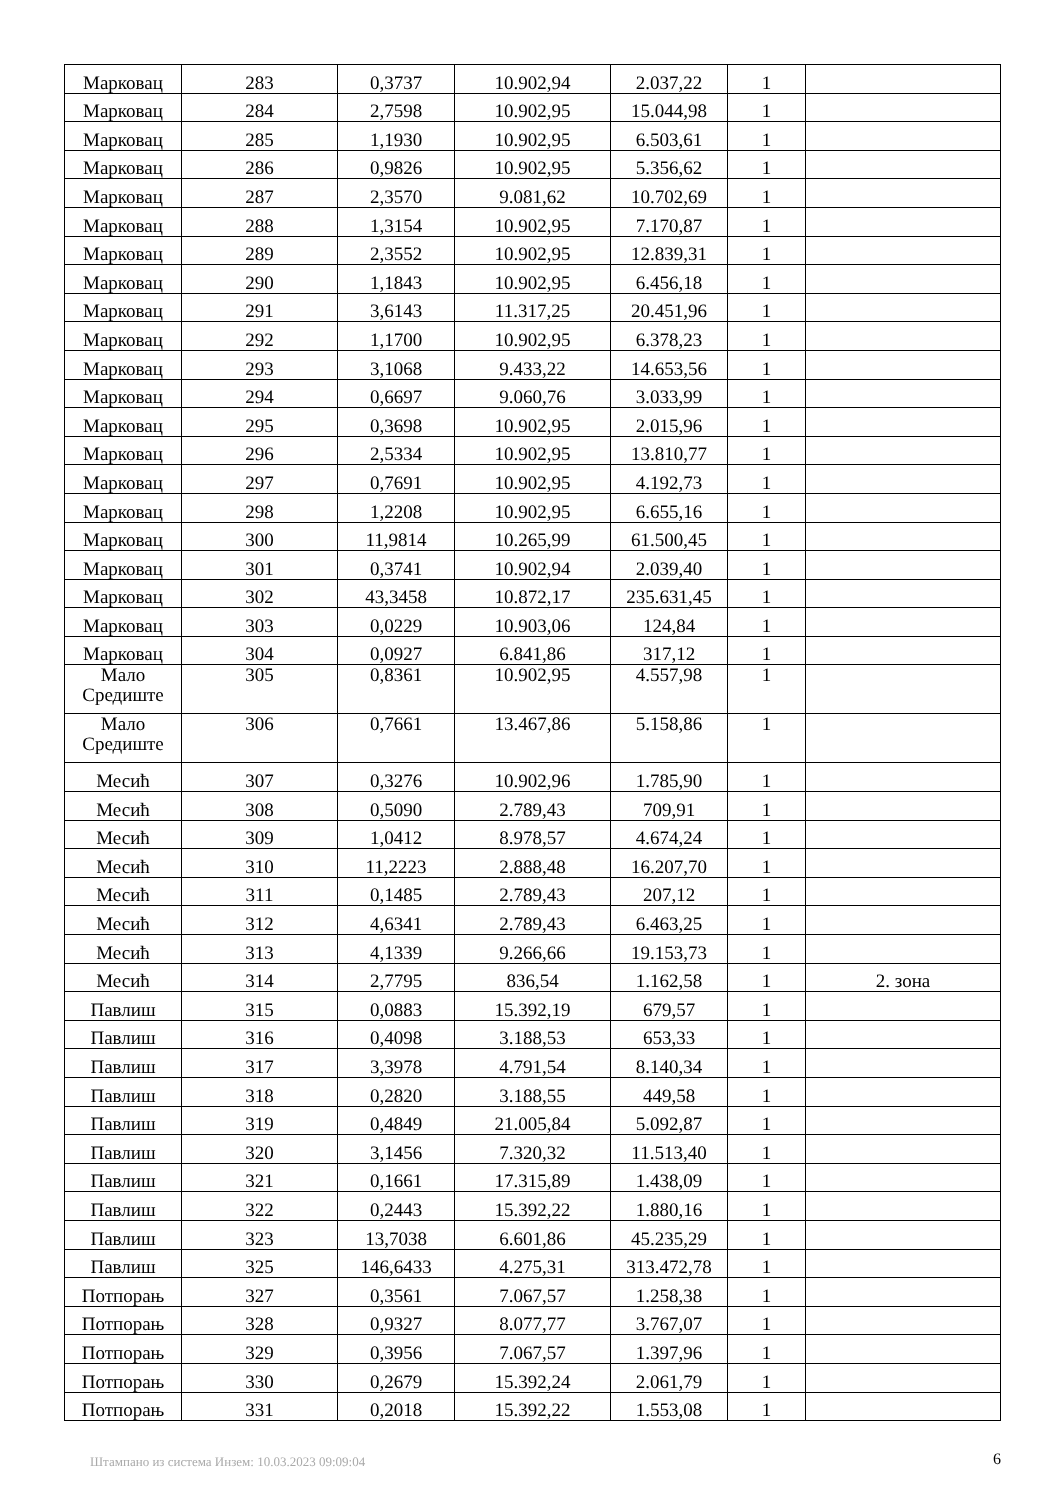| Марковац | 283 | 0,3737 | 10.902,94 | 2.037,22 | 1 | |
| Марковац | 284 | 2,7598 | 10.902,95 | 15.044,98 | 1 | |
| Марковац | 285 | 1,1930 | 10.902,95 | 6.503,61 | 1 | |
| Марковац | 286 | 0,9826 | 10.902,95 | 5.356,62 | 1 | |
| Марковац | 287 | 2,3570 | 9.081,62 | 10.702,69 | 1 | |
| Марковац | 288 | 1,3154 | 10.902,95 | 7.170,87 | 1 | |
| Марковац | 289 | 2,3552 | 10.902,95 | 12.839,31 | 1 | |
| Марковац | 290 | 1,1843 | 10.902,95 | 6.456,18 | 1 | |
| Марковац | 291 | 3,6143 | 11.317,25 | 20.451,96 | 1 | |
| Марковац | 292 | 1,1700 | 10.902,95 | 6.378,23 | 1 | |
| Марковац | 293 | 3,1068 | 9.433,22 | 14.653,56 | 1 | |
| Марковац | 294 | 0,6697 | 9.060,76 | 3.033,99 | 1 | |
| Марковац | 295 | 0,3698 | 10.902,95 | 2.015,96 | 1 | |
| Марковац | 296 | 2,5334 | 10.902,95 | 13.810,77 | 1 | |
| Марковац | 297 | 0,7691 | 10.902,95 | 4.192,73 | 1 | |
| Марковац | 298 | 1,2208 | 10.902,95 | 6.655,16 | 1 | |
| Марковац | 300 | 11,9814 | 10.265,99 | 61.500,45 | 1 | |
| Марковац | 301 | 0,3741 | 10.902,94 | 2.039,40 | 1 | |
| Марковац | 302 | 43,3458 | 10.872,17 | 235.631,45 | 1 | |
| Марковац | 303 | 0,0229 | 10.903,06 | 124,84 | 1 | |
| Марковац | 304 | 0,0927 | 6.841,86 | 317,12 | 1 | |
| Мало Средиште | 305 | 0,8361 | 10.902,95 | 4.557,98 | 1 | |
| Мало Средиште | 306 | 0,7661 | 13.467,86 | 5.158,86 | 1 | |
| Месић | 307 | 0,3276 | 10.902,96 | 1.785,90 | 1 | |
| Месић | 308 | 0,5090 | 2.789,43 | 709,91 | 1 | |
| Месић | 309 | 1,0412 | 8.978,57 | 4.674,24 | 1 | |
| Месић | 310 | 11,2223 | 2.888,48 | 16.207,70 | 1 | |
| Месић | 311 | 0,1485 | 2.789,43 | 207,12 | 1 | |
| Месић | 312 | 4,6341 | 2.789,43 | 6.463,25 | 1 | |
| Месић | 313 | 4,1339 | 9.266,66 | 19.153,73 | 1 | |
| Месић | 314 | 2,7795 | 836,54 | 1.162,58 | 1 | 2. зона |
| Павлиш | 315 | 0,0883 | 15.392,19 | 679,57 | 1 | |
| Павлиш | 316 | 0,4098 | 3.188,53 | 653,33 | 1 | |
| Павлиш | 317 | 3,3978 | 4.791,54 | 8.140,34 | 1 | |
| Павлиш | 318 | 0,2820 | 3.188,55 | 449,58 | 1 | |
| Павлиш | 319 | 0,4849 | 21.005,84 | 5.092,87 | 1 | |
| Павлиш | 320 | 3,1456 | 7.320,32 | 11.513,40 | 1 | |
| Павлиш | 321 | 0,1661 | 17.315,89 | 1.438,09 | 1 | |
| Павлиш | 322 | 0,2443 | 15.392,22 | 1.880,16 | 1 | |
| Павлиш | 323 | 13,7038 | 6.601,86 | 45.235,29 | 1 | |
| Павлиш | 325 | 146,6433 | 4.275,31 | 313.472,78 | 1 | |
| Потпорањ | 327 | 0,3561 | 7.067,57 | 1.258,38 | 1 | |
| Потпорањ | 328 | 0,9327 | 8.077,77 | 3.767,07 | 1 | |
| Потпорањ | 329 | 0,3956 | 7.067,57 | 1.397,96 | 1 | |
| Потпорањ | 330 | 0,2679 | 15.392,24 | 2.061,79 | 1 | |
| Потпорањ | 331 | 0,2018 | 15.392,22 | 1.553,08 | 1 | |
Штампано из система Инзем: 10.03.2023 09:09:04
6